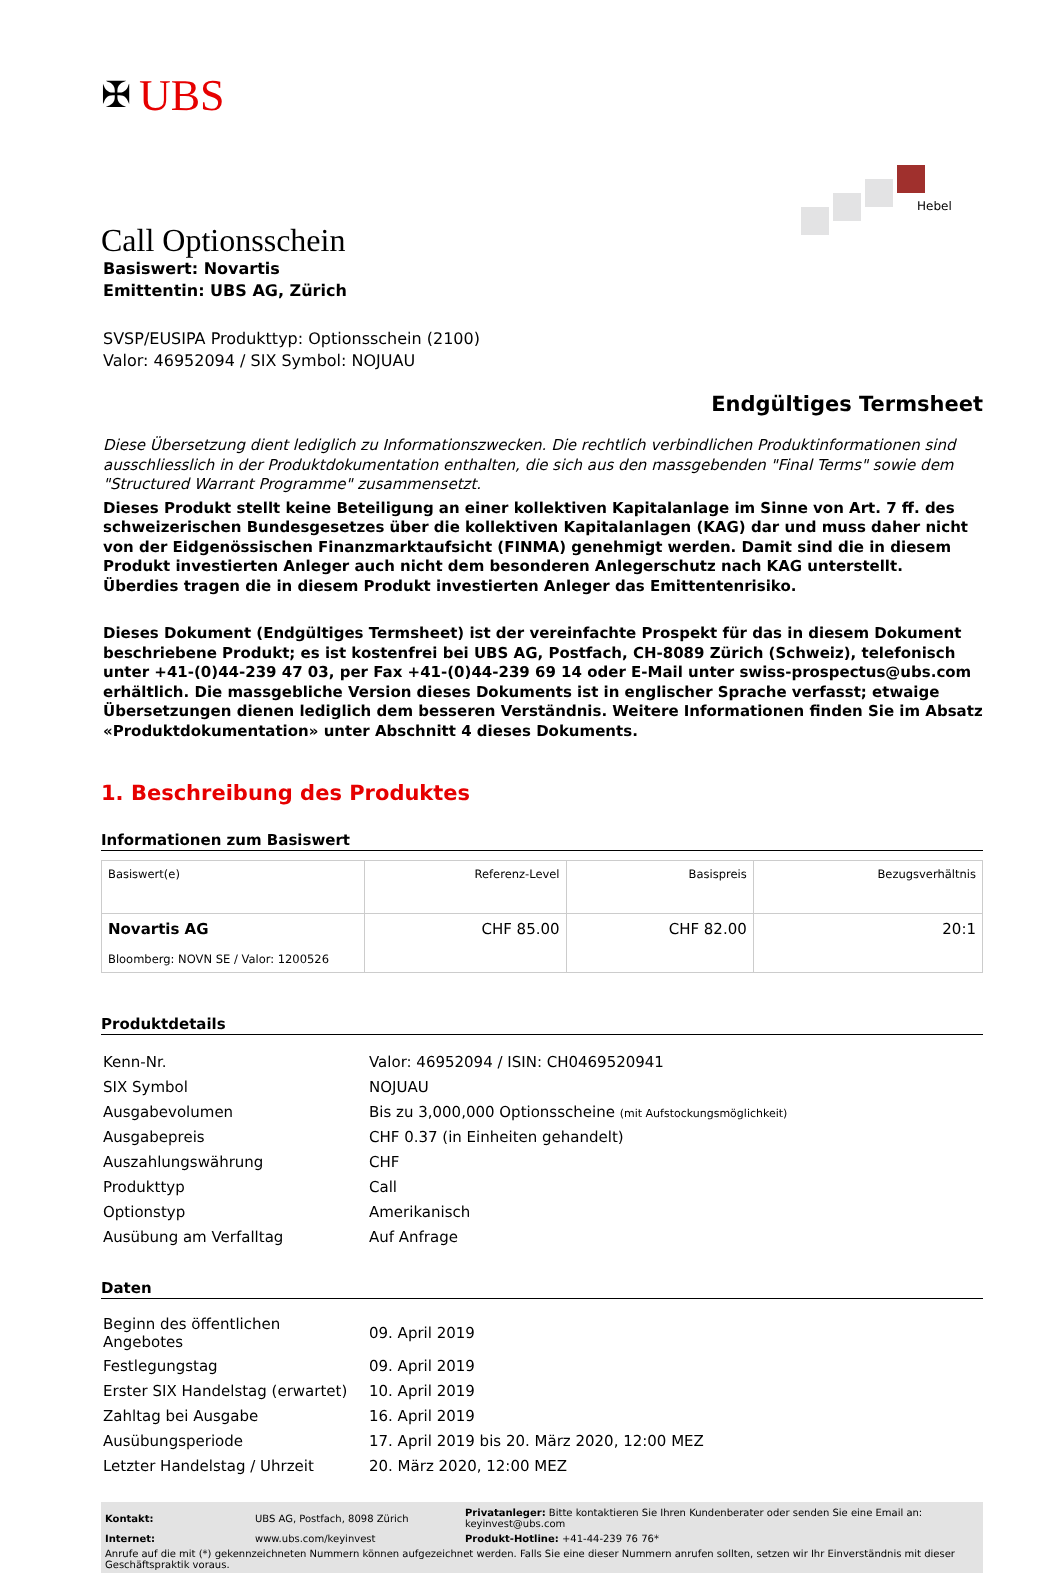✠ UBS
Hebel
Call Optionsschein
Basiswert: Novartis
Emittentin: UBS AG, Zürich
SVSP/EUSIPA Produkttyp: Optionsschein (2100)
Valor: 46952094 / SIX Symbol: NOJUAU
Endgültiges Termsheet
Diese Übersetzung dient lediglich zu Informationszwecken. Die rechtlich verbindlichen Produktinformationen sind ausschliesslich in der Produktdokumentation enthalten, die sich aus den massgebenden "Final Terms" sowie dem "Structured Warrant Programme" zusammensetzt.
Dieses Produkt stellt keine Beteiligung an einer kollektiven Kapitalanlage im Sinne von Art. 7 ff. des schweizerischen Bundesgesetzes über die kollektiven Kapitalanlagen (KAG) dar und muss daher nicht von der Eidgenössischen Finanzmarktaufsicht (FINMA) genehmigt werden. Damit sind die in diesem Produkt investierten Anleger auch nicht dem besonderen Anlegerschutz nach KAG unterstellt. Überdies tragen die in diesem Produkt investierten Anleger das Emittentenrisiko.
Dieses Dokument (Endgültiges Termsheet) ist der vereinfachte Prospekt für das in diesem Dokument beschriebene Produkt; es ist kostenfrei bei UBS AG, Postfach, CH-8089 Zürich (Schweiz), telefonisch unter +41-(0)44-239 47 03, per Fax +41-(0)44-239 69 14 oder E-Mail unter swiss-prospectus@ubs.com erhältlich. Die massgebliche Version dieses Dokuments ist in englischer Sprache verfasst; etwaige Übersetzungen dienen lediglich dem besseren Verständnis. Weitere Informationen finden Sie im Absatz «Produktdokumentation» unter Abschnitt 4 dieses Dokuments.
1. Beschreibung des Produktes
Informationen zum Basiswert
| Basiswert(e) | Referenz-Level | Basispreis | Bezugsverhältnis |
| --- | --- | --- | --- |
| Novartis AG Bloomberg: NOVN SE / Valor: 1200526 | CHF 85.00 | CHF 82.00 | 20:1 |
Produktdetails
| Kenn-Nr. | Valor: 46952094 / ISIN: CH0469520941 |
| SIX Symbol | NOJUAU |
| Ausgabevolumen | Bis zu 3,000,000 Optionsscheine (mit Aufstockungsmöglichkeit) |
| Ausgabepreis | CHF 0.37 (in Einheiten gehandelt) |
| Auszahlungswährung | CHF |
| Produkttyp | Call |
| Optionstyp | Amerikanisch |
| Ausübung am Verfalltag | Auf Anfrage |
Daten
| Beginn des öffentlichen Angebotes | 09. April 2019 |
| Festlegungstag | 09. April 2019 |
| Erster SIX Handelstag (erwartet) | 10. April 2019 |
| Zahltag bei Ausgabe | 16. April 2019 |
| Ausübungsperiode | 17. April 2019 bis 20. März 2020, 12:00 MEZ |
| Letzter Handelstag / Uhrzeit | 20. März 2020, 12:00 MEZ |
| Kontakt: | UBS AG, Postfach, 8098 Zürich | Privatanleger: Bitte kontaktieren Sie Ihren Kundenberater oder senden Sie eine Email an: keyinvest@ubs.com |
| Internet: | www.ubs.com/keyinvest | Produkt-Hotline: +41-44-239 76 76* |
Anrufe auf die mit (*) gekennzeichneten Nummern können aufgezeichnet werden. Falls Sie eine dieser Nummern anrufen sollten, setzen wir Ihr Einverständnis mit dieser Geschäftspraktik voraus.